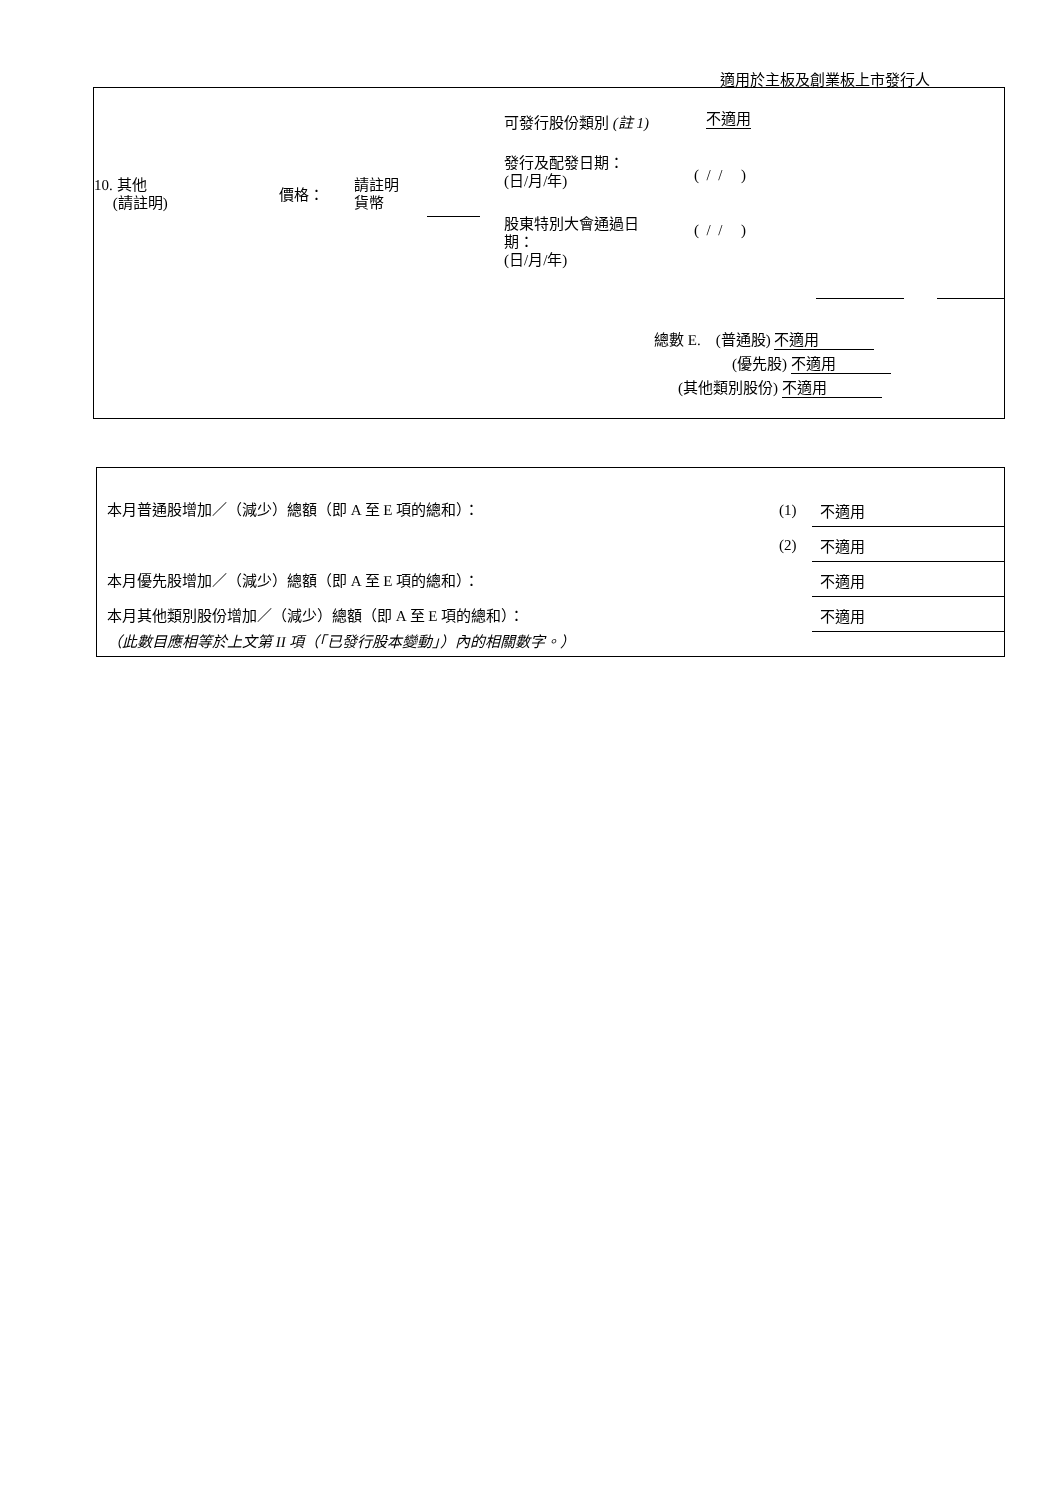適用於主板及創業板上市發行人
10. 其他
(請註明)
價格：
請註明
貨幣
可發行股份類別 (註 1) 不適用
發行及配發日期：
(日/月/年)
( / / )
股東特別大會通過日
期：
(日/月/年)
( / / )
總數 E. (普通股) 不適用
(優先股) 不適用
(其他類別股份) 不適用
本月普通股增加／（減少）總額（即 A 至 E 項的總和）： (1) 不適用
(2) 不適用
本月優先股增加／（減少）總額（即 A 至 E 項的總和）： 不適用
本月其他類別股份增加／（減少）總額（即 A 至 E 項的總和）： 不適用
（此數目應相等於上文第 II 項（「已發行股本變動」）內的相關數字。）